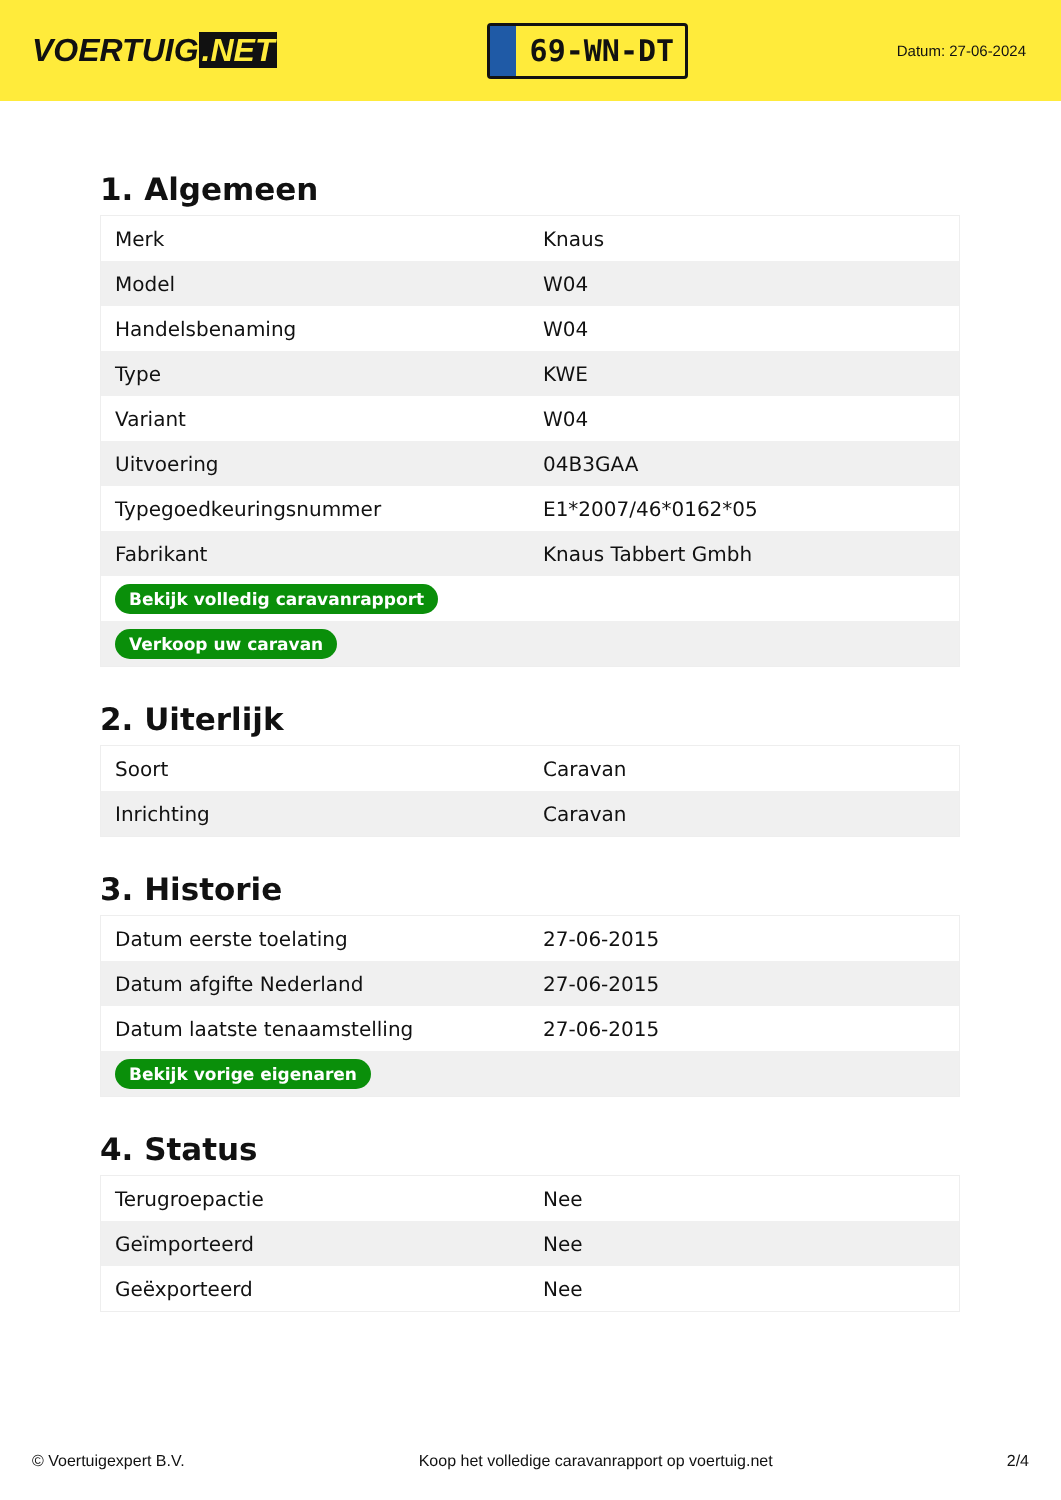VOERTUIG.NET
69-WN-DT
Datum: 27-06-2024
1. Algemeen
| Merk | Knaus |
| Model | W04 |
| Handelsbenaming | W04 |
| Type | KWE |
| Variant | W04 |
| Uitvoering | 04B3GAA |
| Typegoedkeuringsnummer | E1*2007/46*0162*05 |
| Fabrikant | Knaus Tabbert Gmbh |
| Bekijk volledig caravanrapport | |
| Verkoop uw caravan | |
2. Uiterlijk
| Soort | Caravan |
| Inrichting | Caravan |
3. Historie
| Datum eerste toelating | 27-06-2015 |
| Datum afgifte Nederland | 27-06-2015 |
| Datum laatste tenaamstelling | 27-06-2015 |
| Bekijk vorige eigenaren | |
4. Status
| Terugroepactie | Nee |
| Geïmporteerd | Nee |
| Geëxporteerd | Nee |
© Voertuigexpert B.V. Koop het volledige caravanrapport op voertuig.net 2/4